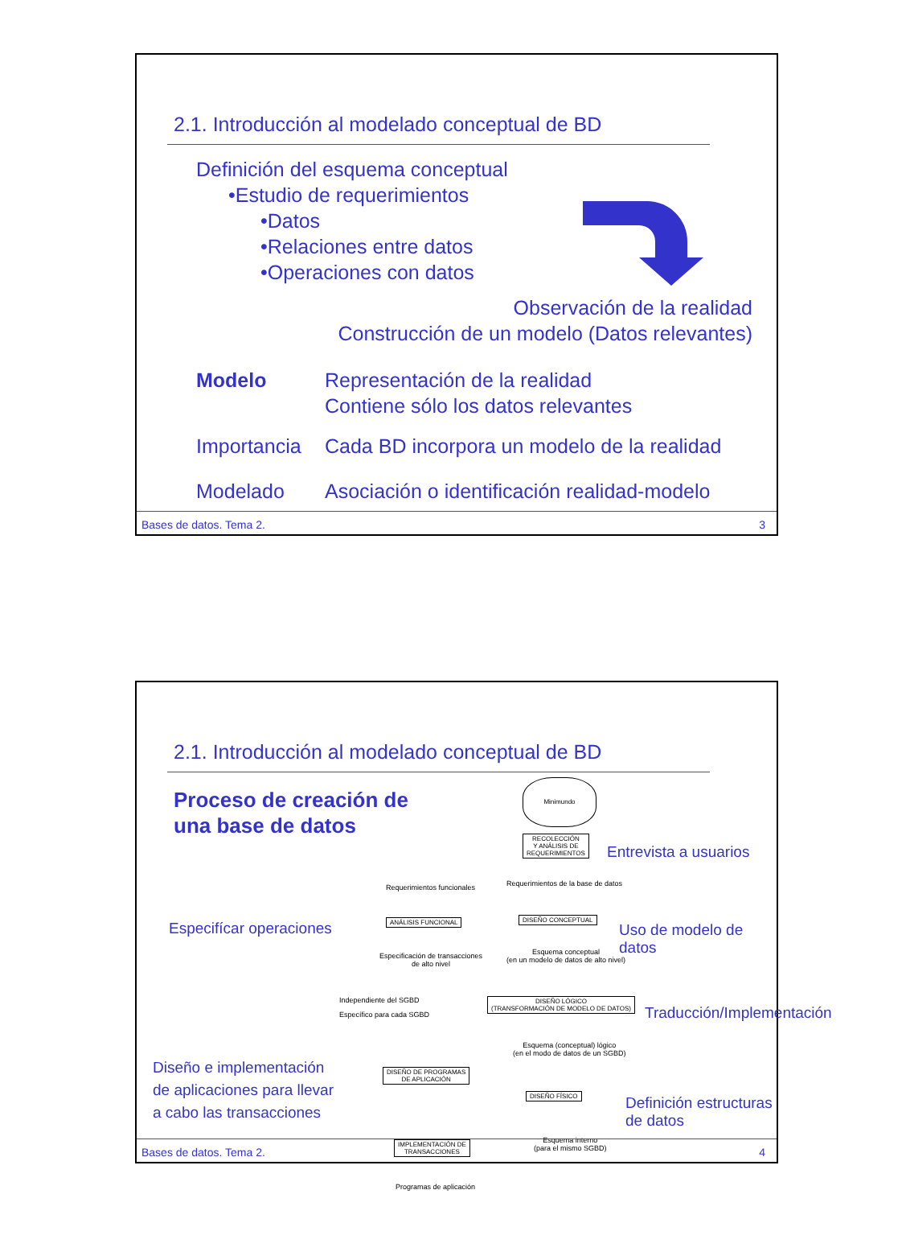2.1. Introducción al modelado conceptual de BD
Definición del esquema conceptual
•Estudio de requerimientos
•Datos
•Relaciones entre datos
•Operaciones con datos
Observación de la realidad
Construcción de un modelo (Datos relevantes)
Modelo Representación de la realidad
Contiene sólo los datos relevantes
Importancia
Cada BD incorpora un modelo de la realidad
Modelado Asociación o identificación realidad-modelo
Bases de datos. Tema 2. 3
2.1. Introducción al modelado conceptual de BD
Proceso de creación de
una base de datos
Minimundo
RECOLECCIÓN
Y ANÁLISIS DE
REQUERIMIENTOS
Entrevista a usuarios
Requerimientos funcionales
Requerimientos de la base de datos
Especifícar operaciones ANÁLISIS FUNCIONAL DISEÑO CONCEPTUAL
Uso de modelo de datos
Especificación de transacciones
de alto nivel
Esquema conceptual
(en un modelo de datos de alto nivel)
Independiente del SGBD
Específico para cada SGBD
DISEÑO LÓGICO
(TRANSFORMACIÓN DE MODELO DE DATOS)
Traducción/Implementación
Esquema (conceptual) lógico
(en el modo de datos de un SGBD)
Diseño e implementación
de aplicaciones para llevar
a cabo las transacciones
DISEÑO DE PROGRAMAS
DE APLICACIÓN
DISEÑO FÍSICO
Definición estructuras de datos
IMPLEMENTACIÓN DE
TRANSACCIONES
Esquema interno
(para el mismo SGBD)
Programas de aplicación
Bases de datos. Tema 2. 4